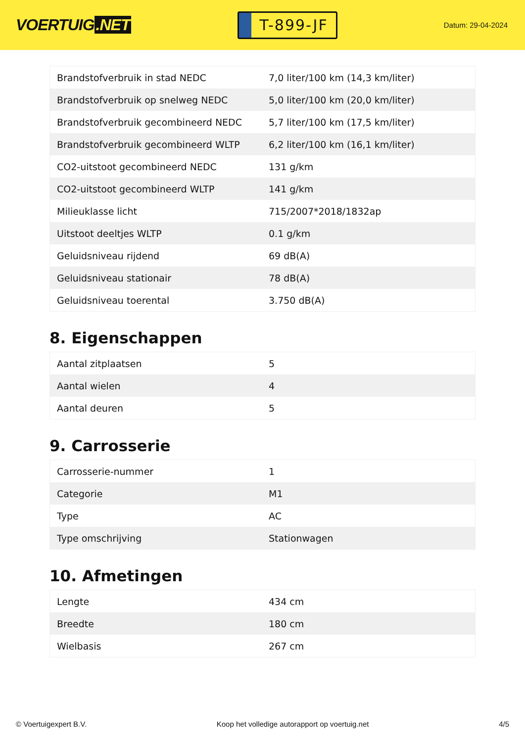VOERTUIG.NET
T-899-JF
Datum: 29-04-2024
| Brandstofverbruik in stad NEDC | 7,0 liter/100 km (14,3 km/liter) |
| Brandstofverbruik op snelweg NEDC | 5,0 liter/100 km (20,0 km/liter) |
| Brandstofverbruik gecombineerd NEDC | 5,7 liter/100 km (17,5 km/liter) |
| Brandstofverbruik gecombineerd WLTP | 6,2 liter/100 km (16,1 km/liter) |
| CO2-uitstoot gecombineerd NEDC | 131 g/km |
| CO2-uitstoot gecombineerd WLTP | 141 g/km |
| Milieuklasse licht | 715/2007*2018/1832ap |
| Uitstoot deeltjes WLTP | 0.1 g/km |
| Geluidsniveau rijdend | 69 dB(A) |
| Geluidsniveau stationair | 78 dB(A) |
| Geluidsniveau toerental | 3.750 dB(A) |
8. Eigenschappen
| Aantal zitplaatsen | 5 |
| Aantal wielen | 4 |
| Aantal deuren | 5 |
9. Carrosserie
| Carrosserie-nummer | 1 |
| Categorie | M1 |
| Type | AC |
| Type omschrijving | Stationwagen |
10. Afmetingen
| Lengte | 434 cm |
| Breedte | 180 cm |
| Wielbasis | 267 cm |
© Voertuigexpert B.V. Koop het volledige autorapport op voertuig.net 4/5